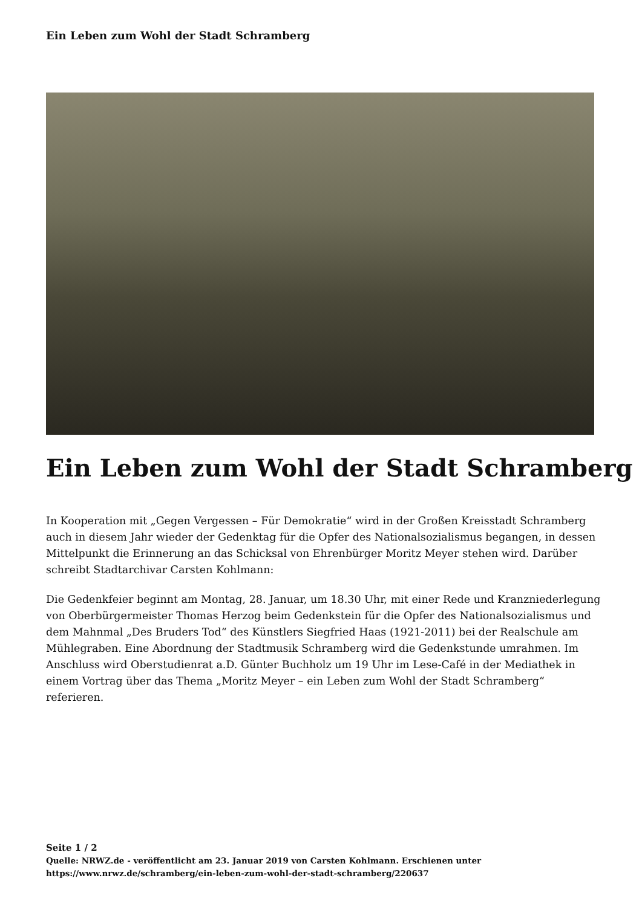Ein Leben zum Wohl der Stadt Schramberg
Ein Leben zum Wohl der Stadt Schramberg
In Kooperation mit „Gegen Vergessen – Für Demokratie“ wird in der Großen Kreisstadt Schramberg auch in diesem Jahr wieder der Gedenktag für die Opfer des Nationalsozialismus begangen, in dessen Mittelpunkt die Erinnerung an das Schicksal von Ehrenbürger Moritz Meyer stehen wird. Darüber schreibt Stadtarchivar Carsten Kohlmann:
Die Gedenkfeier beginnt am Montag, 28. Januar, um 18.30 Uhr, mit einer Rede und Kranzniederlegung von Oberbürgermeister Thomas Herzog beim Gedenkstein für die Opfer des Nationalsozialismus und dem Mahnmal „Des Bruders Tod“ des Künstlers Siegfried Haas (1921-2011) bei der Realschule am Mühlegraben. Eine Abordnung der Stadtmusik Schramberg wird die Gedenkstunde umrahmen. Im Anschluss wird Oberstudienrat a.D. Günter Buchholz um 19 Uhr im Lese-Café in der Mediathek in einem Vortrag über das Thema „Moritz Meyer – ein Leben zum Wohl der Stadt Schramberg“ referieren.
Seite 1 / 2
Quelle: NRWZ.de - veröffentlicht am 23. Januar 2019 von Carsten Kohlmann. Erschienen unter
https://www.nrwz.de/schramberg/ein-leben-zum-wohl-der-stadt-schramberg/220637